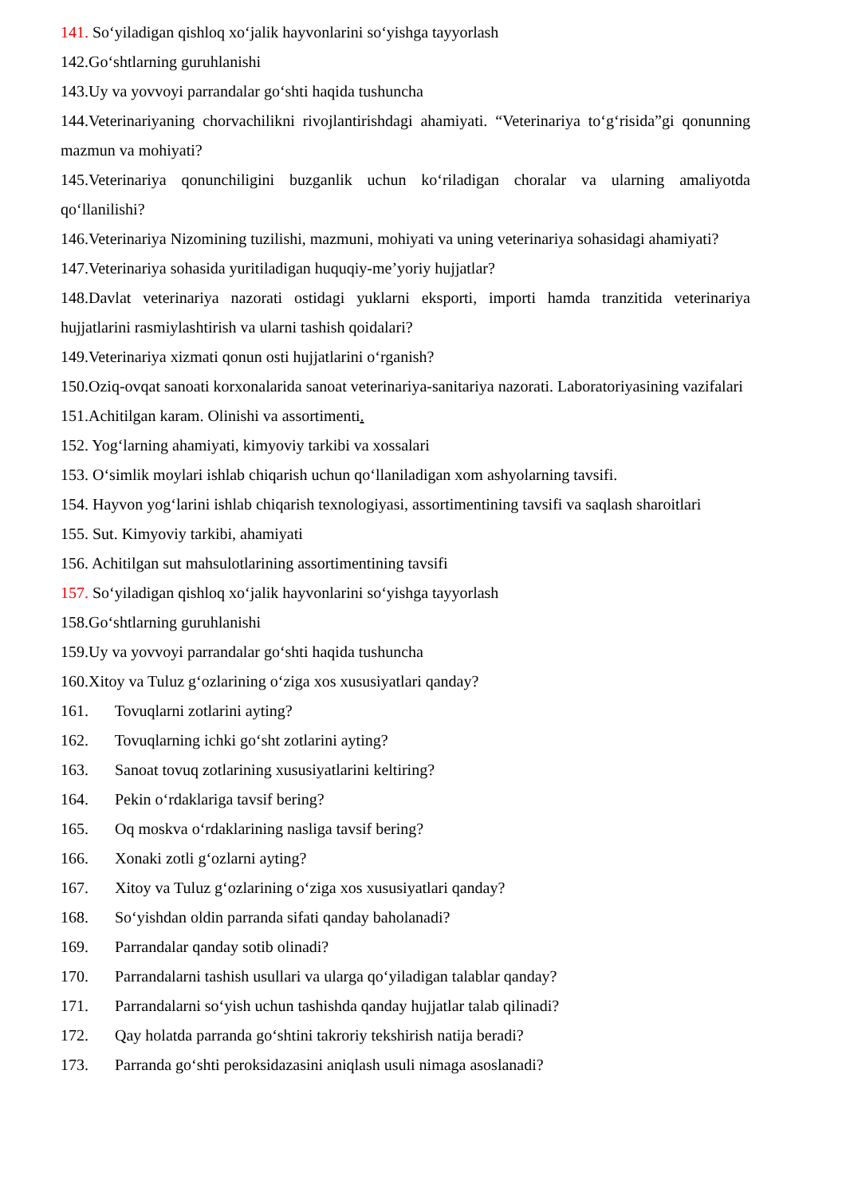141. So‘yiladigan qishloq xo‘jalik hayvonlarini so‘yishga tayyorlash
142.Go‘shtlarning guruhlanishi
143.Uy va yovvoyi parrandalar go‘shti haqida tushuncha
144.Veterinariyaning chorvachilikni rivojlantirishdagi ahamiyati. “Veterinariya to‘g‘risida”gi qonunning mazmun va mohiyati?
145.Veterinariya qonunchiligini buzganlik uchun ko‘riladigan choralar va ularning amaliyotda qo‘llanilishi?
146.Veterinariya Nizomining tuzilishi, mazmuni, mohiyati va uning veterinariya sohasidagi ahamiyati?
147.Veterinariya sohasida yuritiladigan huquqiy-me’yoriy hujjatlar?
148.Davlat veterinariya nazorati ostidagi yuklarni eksporti, importi hamda tranzitida veterinariya hujjatlarini rasmiylashtirish va ularni tashish qoidalari?
149.Veterinariya xizmati qonun osti hujjatlarini o‘rganish?
150.Oziq-ovqat sanoati korxonalarida sanoat veterinariya-sanitariya nazorati. Laboratoriyasining vazifalari
151.Achitilgan karam. Olinishi va assortimenti.
152. Yog‘larning ahamiyati, kimyoviy tarkibi va xossalari
153. O‘simlik moylari ishlab chiqarish uchun qo‘llaniladigan xom ashyolarning tavsifi.
154. Hayvon yog‘larini ishlab chiqarish texnologiyasi, assortimentining tavsifi va saqlash sharoitlari
155. Sut. Kimyoviy tarkibi, ahamiyati
156. Achitilgan sut mahsulotlarining assortimentining tavsifi
157. So‘yiladigan qishloq xo‘jalik hayvonlarini so‘yishga tayyorlash
158.Go‘shtlarning guruhlanishi
159.Uy va yovvoyi parrandalar go‘shti haqida tushuncha
160.Xitoy va Tuluz g‘ozlarining o‘ziga xos xususiyatlari qanday?
161. Tovuqlarni zotlarini ayting?
162. Tovuqlarning ichki go‘sht zotlarini ayting?
163. Sanoat tovuq zotlarining xususiyatlarini keltiring?
164. Pekin o‘rdaklariga tavsif bering?
165. Oq moskva o‘rdaklarining nasliga tavsif bering?
166. Xonaki zotli g‘ozlarni ayting?
167. Xitoy va Tuluz g‘ozlarining o‘ziga xos xususiyatlari qanday?
168. So‘yishdan oldin parranda sifati qanday baholanadi?
169. Parrandalar qanday sotib olinadi?
170. Parrandalarni tashish usullari va ularga qo‘yiladigan talablar qanday?
171. Parrandalarni so‘yish uchun tashishda qanday hujjatlar talab qilinadi?
172. Qay holatda parranda go‘shtini takroriy tekshirish natija beradi?
173. Parranda go‘shti peroksidazasini aniqlash usuli nimaga asoslanadi?